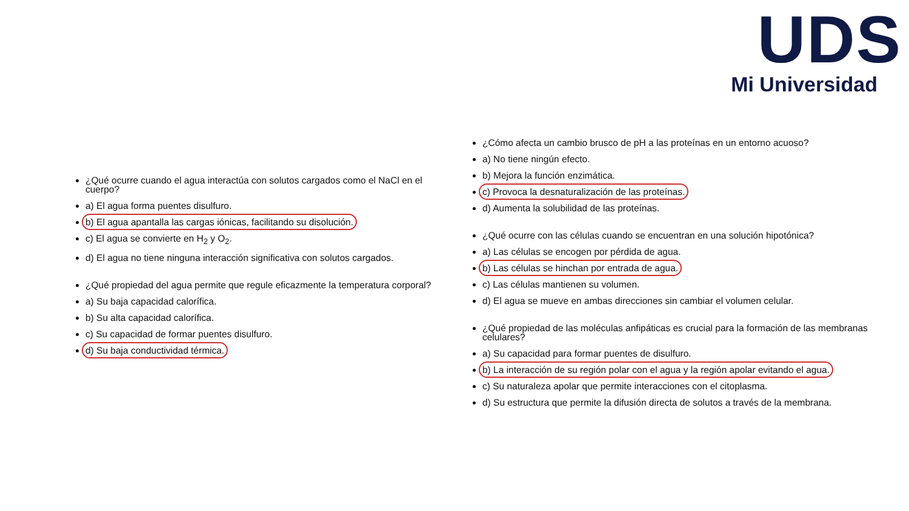UDS
Mi Universidad
¿Qué ocurre cuando el agua interactúa con solutos cargados como el NaCl en el cuerpo?
a) El agua forma puentes disulfuro.
b) El agua apantalla las cargas iónicas, facilitando su disolución.
c) El agua se convierte en H<sub>2</sub> y O<sub>2</sub>.
d) El agua no tiene ninguna interacción significativa con solutos cargados.
¿Qué propiedad del agua permite que regule eficazmente la temperatura corporal?
a) Su baja capacidad calorífica.
b) Su alta capacidad calorífica.
c) Su capacidad de formar puentes disulfuro.
d) Su baja conductividad térmica.
¿Cómo afecta un cambio brusco de pH a las proteínas en un entorno acuoso?
a) No tiene ningún efecto.
b) Mejora la función enzimática.
c) Provoca la desnaturalización de las proteínas.
d) Aumenta la solubilidad de las proteínas.
¿Qué ocurre con las células cuando se encuentran en una solución hipotónica?
a) Las células se encogen por pérdida de agua.
b) Las células se hinchan por entrada de agua.
c) Las células mantienen su volumen.
d) El agua se mueve en ambas direcciones sin cambiar el volumen celular.
¿Qué propiedad de las moléculas anfipáticas es crucial para la formación de las membranas celulares?
a) Su capacidad para formar puentes de disulfuro.
b) La interacción de su región polar con el agua y la región apolar evitando el agua.
c) Su naturaleza apolar que permite interacciones con el citoplasma.
d) Su estructura que permite la difusión directa de solutos a través de la membrana.